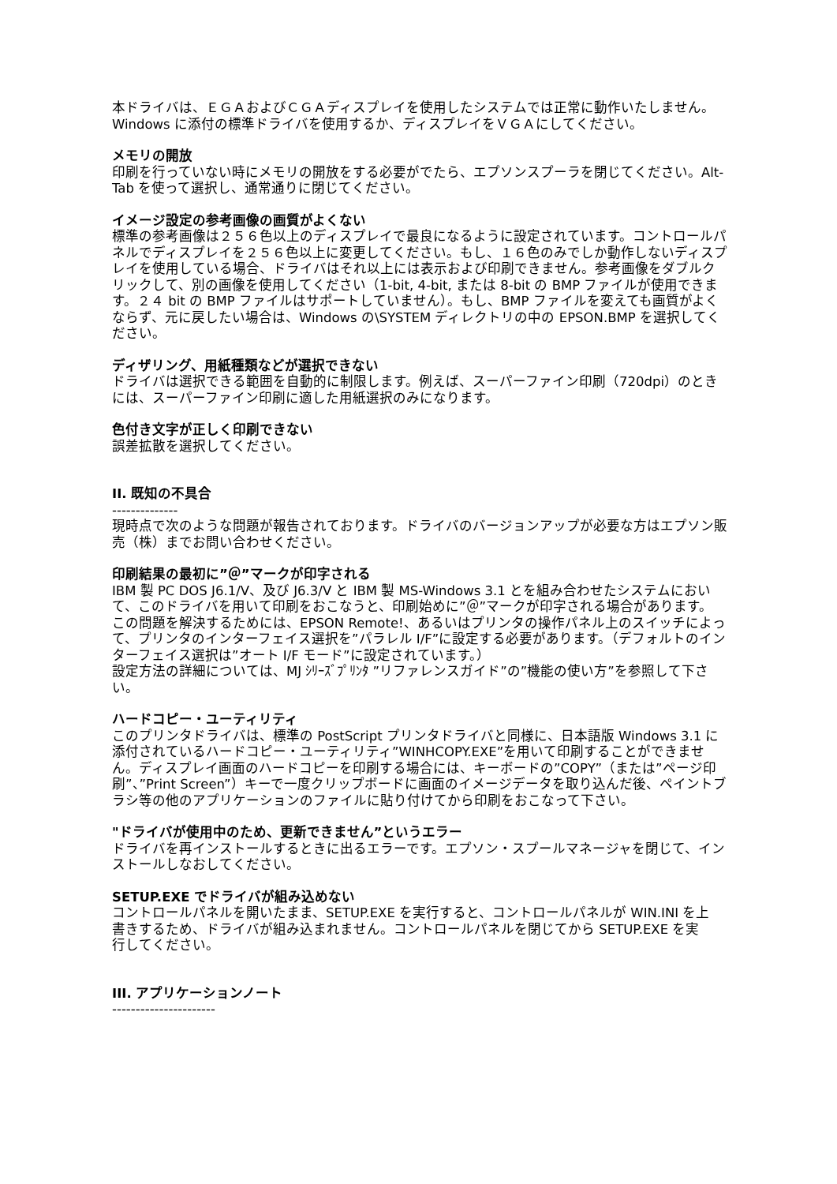本ドライバは、ＥＧＡおよびＣＧＡディスプレイを使用したシステムでは正常に動作いたしません。Windows に添付の標準ドライバを使用するか、ディスプレイをＶＧＡにしてください。
メモリの開放
印刷を行っていない時にメモリの開放をする必要がでたら、エプソンスプーラを閉じてください。Alt-Tab を使って選択し、通常通りに閉じてください。
イメージ設定の参考画像の画質がよくない
標準の参考画像は２５６色以上のディスプレイで最良になるように設定されています。コントロールパネルでディスプレイを２５６色以上に変更してください。もし、１６色のみでしか動作しないディスプレイを使用している場合、ドライバはそれ以上には表示および印刷できません。参考画像をダブルクリックして、別の画像を使用してください（1-bit, 4-bit, または 8-bit の BMP ファイルが使用できます。２４ bit の BMP ファイルはサポートしていません）。もし、BMP ファイルを変えても画質がよくならず、元に戻したい場合は、Windows の\SYSTEM ディレクトリの中の EPSON.BMP を選択してください。
ディザリング、用紙種類などが選択できない
ドライバは選択できる範囲を自動的に制限します。例えば、スーパーファイン印刷（720dpi）のときには、スーパーファイン印刷に適した用紙選択のみになります。
色付き文字が正しく印刷できない
誤差拡散を選択してください。
II. 既知の不具合
--------------
現時点で次のような問題が報告されております。ドライバのバージョンアップが必要な方はエプソン販売（株）までお問い合わせください。
印刷結果の最初に”＠”マークが印字される
IBM 製 PC DOS J6.1/V、及び J6.3/V と IBM 製 MS-Windows 3.1 とを組み合わせたシステムにおいて、このドライバを用いて印刷をおこなうと、印刷始めに”＠”マークが印字される場合があります。
この問題を解決するためには、EPSON Remote!、あるいはプリンタの操作パネル上のスイッチによって、プリンタのインターフェイス選択を”パラレル I/F”に設定する必要があります。（デフォルトのインターフェイス選択は”オート I/F モード”に設定されています。）
設定方法の詳細については、MJ ｼﾘｰｽﾞﾌﾟﾘﾝﾀ ”リファレンスガイド”の”機能の使い方”を参照して下さい。
ハードコピー・ユーティリティ
このプリンタドライバは、標準の PostScript プリンタドライバと同様に、日本語版 Windows 3.1 に添付されているハードコピー・ユーティリティ”WINHCOPY.EXE”を用いて印刷することができません。ディスプレイ画面のハードコピーを印刷する場合には、キーボードの”COPY”（または”ページ印刷”、”Print Screen”）キーで一度クリップボードに画面のイメージデータを取り込んだ後、ペイントブラシ等の他のアプリケーションのファイルに貼り付けてから印刷をおこなって下さい。
"ドライバが使用中のため、更新できません”というエラー
ドライバを再インストールするときに出るエラーです。エプソン・スプールマネージャを閉じて、インストールしなおしてください。
SETUP.EXE でドライバが組み込めない
コントロールパネルを開いたまま、SETUP.EXE を実行すると、コントロールパネルが WIN.INI を上
書きするため、ドライバが組み込まれません。コントロールパネルを閉じてから SETUP.EXE を実
行してください。
III. アプリケーションノート
----------------------